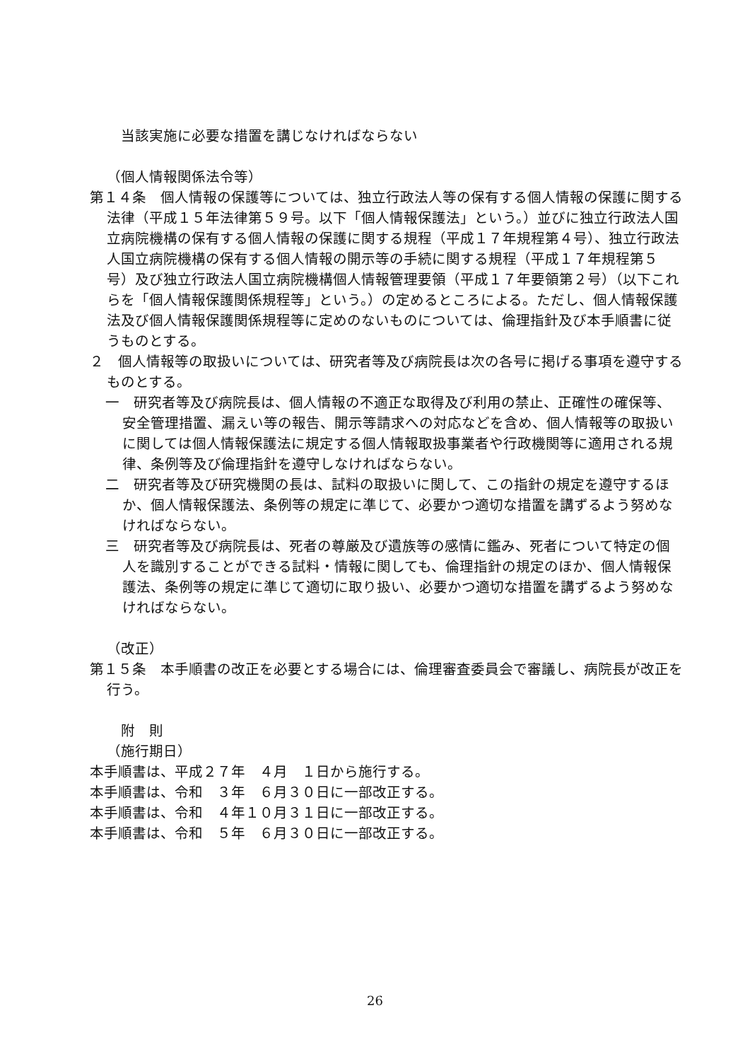当該実施に必要な措置を講じなければならない
（個人情報関係法令等）
第１４条　個人情報の保護等については、独立行政法人等の保有する個人情報の保護に関する法律（平成１５年法律第５９号。以下「個人情報保護法」という。）並びに独立行政法人国立病院機構の保有する個人情報の保護に関する規程（平成１７年規程第４号）、独立行政法人国立病院機構の保有する個人情報の開示等の手続に関する規程（平成１７年規程第５号）及び独立行政法人国立病院機構個人情報管理要領（平成１７年要領第２号）（以下これらを「個人情報保護関係規程等」という。）の定めるところによる。ただし、個人情報保護法及び個人情報保護関係規程等に定めのないものについては、倫理指針及び本手順書に従うものとする。
２　個人情報等の取扱いについては、研究者等及び病院長は次の各号に掲げる事項を遵守するものとする。
一　研究者等及び病院長は、個人情報の不適正な取得及び利用の禁止、正確性の確保等、安全管理措置、漏えい等の報告、開示等請求への対応などを含め、個人情報等の取扱いに関しては個人情報保護法に規定する個人情報取扱事業者や行政機関等に適用される規律、条例等及び倫理指針を遵守しなければならない。
二　研究者等及び研究機関の長は、試料の取扱いに関して、この指針の規定を遵守するほか、個人情報保護法、条例等の規定に準じて、必要かつ適切な措置を講ずるよう努めなければならない。
三　研究者等及び病院長は、死者の尊厳及び遺族等の感情に鑑み、死者について特定の個人を識別することができる試料・情報に関しても、倫理指針の規定のほか、個人情報保護法、条例等の規定に準じて適切に取り扱い、必要かつ適切な措置を講ずるよう努めなければならない。
（改正）
第１５条　本手順書の改正を必要とする場合には、倫理審査委員会で審議し、病院長が改正を行う。
附　則
（施行期日）
本手順書は、平成２７年　４月　１日から施行する。
本手順書は、令和　３年　６月３０日に一部改正する。
本手順書は、令和　４年１０月３１日に一部改正する。
本手順書は、令和　５年　６月３０日に一部改正する。
26